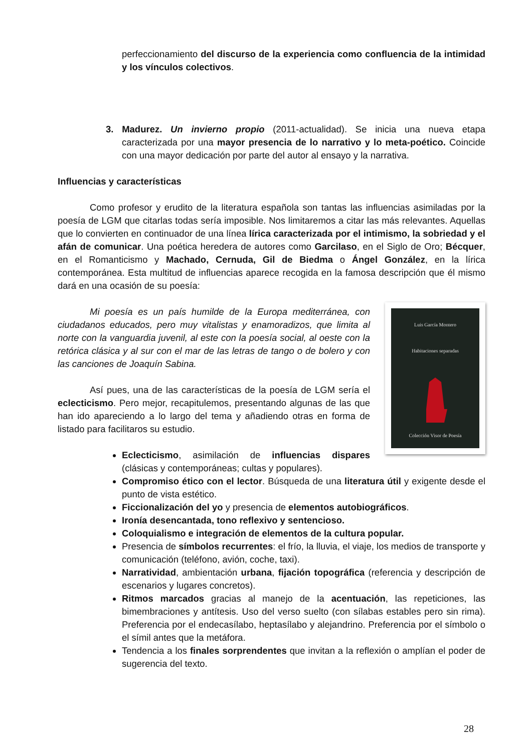perfeccionamiento del discurso de la experiencia como confluencia de la intimidad y los vínculos colectivos.
3. Madurez. Un invierno propio (2011-actualidad). Se inicia una nueva etapa caracterizada por una mayor presencia de lo narrativo y lo meta-poético. Coincide con una mayor dedicación por parte del autor al ensayo y la narrativa.
Influencias y características
Como profesor y erudito de la literatura española son tantas las influencias asimiladas por la poesía de LGM que citarlas todas sería imposible. Nos limitaremos a citar las más relevantes. Aquellas que lo convierten en continuador de una línea lírica caracterizada por el intimismo, la sobriedad y el afán de comunicar. Una poética heredera de autores como Garcilaso, en el Siglo de Oro; Bécquer, en el Romanticismo y Machado, Cernuda, Gil de Biedma o Ángel González, en la lírica contemporánea. Esta multitud de influencias aparece recogida en la famosa descripción que él mismo dará en una ocasión de su poesía:
Luis García Montero
Habitaciones separadas
Colección Visor de Poesía
Mi poesía es un país humilde de la Europa mediterránea, con ciudadanos educados, pero muy vitalistas y enamoradizos, que limita al norte con la vanguardia juvenil, al este con la poesía social, al oeste con la retórica clásica y al sur con el mar de las letras de tango o de bolero y con las canciones de Joaquín Sabina.
Así pues, una de las características de la poesía de LGM sería el eclecticismo. Pero mejor, recapitulemos, presentando algunas de las que han ido apareciendo a lo largo del tema y añadiendo otras en forma de listado para facilitaros su estudio.
Eclecticismo, asimilación de influencias dispares (clásicas y contemporáneas; cultas y populares).
Compromiso ético con el lector. Búsqueda de una literatura útil y exigente desde el punto de vista estético.
Ficcionalización del yo y presencia de elementos autobiográficos.
Ironía desencantada, tono reflexivo y sentencioso.
Coloquialismo e integración de elementos de la cultura popular.
Presencia de símbolos recurrentes: el frío, la lluvia, el viaje, los medios de transporte y comunicación (teléfono, avión, coche, taxi).
Narratividad, ambientación urbana, fijación topográfica (referencia y descripción de escenarios y lugares concretos).
Ritmos marcados gracias al manejo de la acentuación, las repeticiones, las bimembraciones y antítesis. Uso del verso suelto (con sílabas estables pero sin rima). Preferencia por el endecasílabo, heptasílabo y alejandrino. Preferencia por el símbolo o el símil antes que la metáfora.
Tendencia a los finales sorprendentes que invitan a la reflexión o amplían el poder de sugerencia del texto.
28